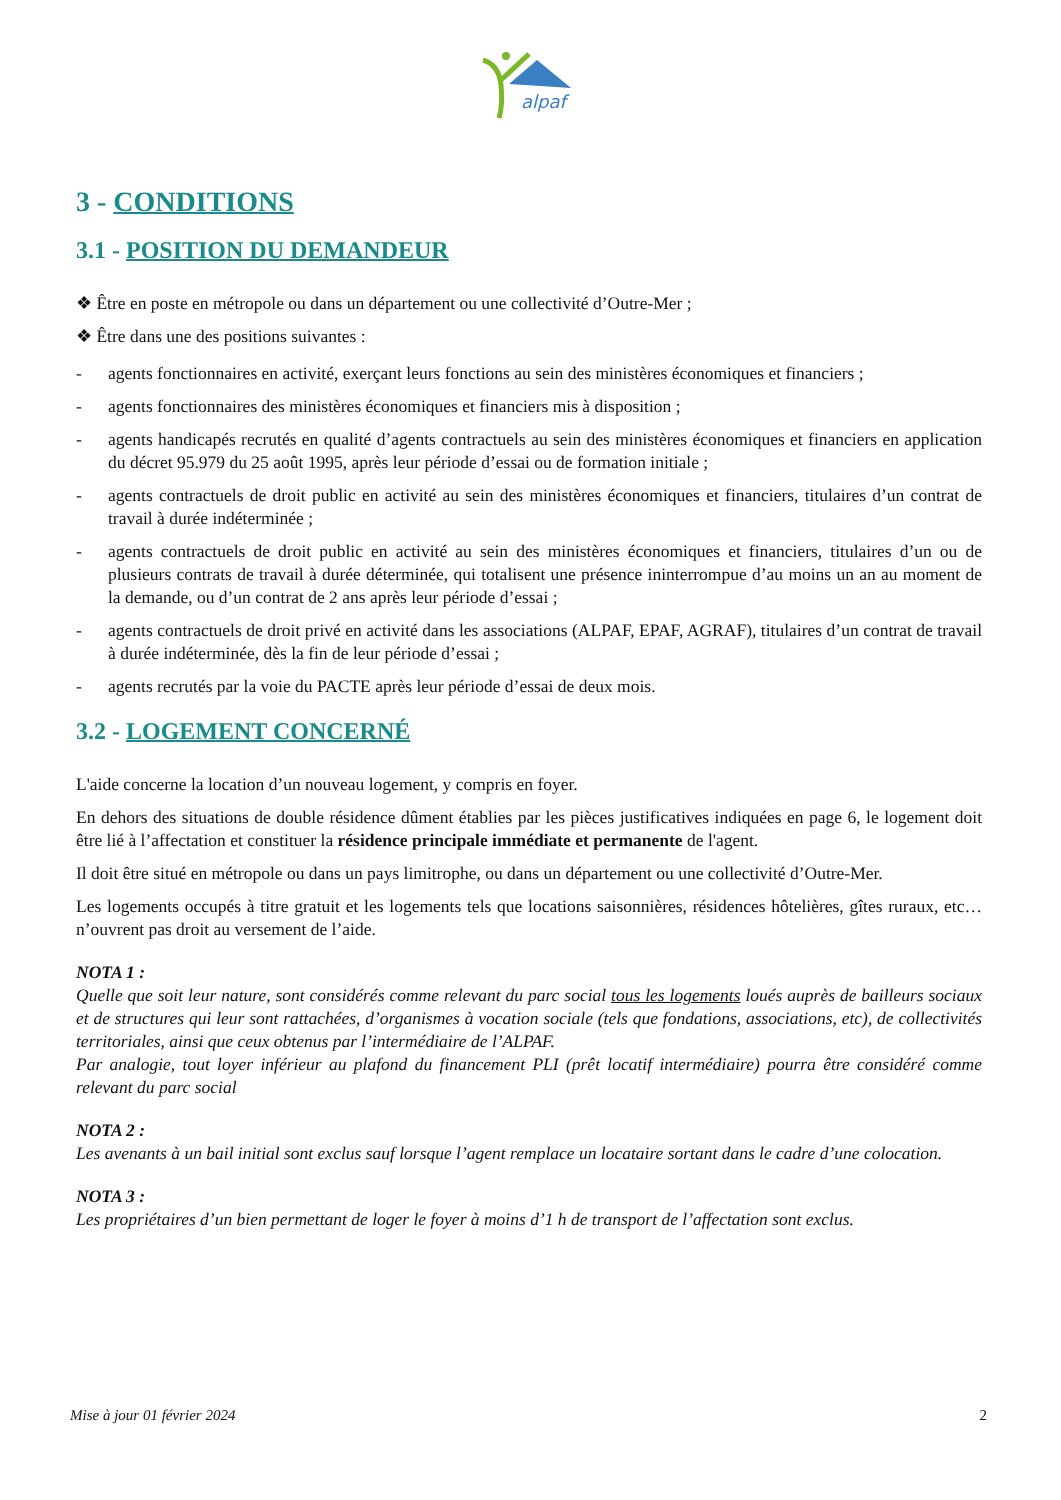alpaf
3 - CONDITIONS
3.1 - POSITION DU DEMANDEUR
❖ Être en poste en métropole ou dans un département ou une collectivité d’Outre-Mer ;
❖ Être dans une des positions suivantes :
- agents fonctionnaires en activité, exerçant leurs fonctions au sein des ministères économiques et financiers ;
- agents fonctionnaires des ministères économiques et financiers mis à disposition ;
- agents handicapés recrutés en qualité d’agents contractuels au sein des ministères économiques et financiers en application du décret 95.979 du 25 août 1995, après leur période d’essai ou de formation initiale ;
- agents contractuels de droit public en activité au sein des ministères économiques et financiers, titulaires d’un contrat de travail à durée indéterminée ;
- agents contractuels de droit public en activité au sein des ministères économiques et financiers, titulaires d’un ou de plusieurs contrats de travail à durée déterminée, qui totalisent une présence ininterrompue d’au moins un an au moment de la demande, ou d’un contrat de 2 ans après leur période d’essai ;
- agents contractuels de droit privé en activité dans les associations (ALPAF, EPAF, AGRAF), titulaires d’un contrat de travail à durée indéterminée, dès la fin de leur période d’essai ;
- agents recrutés par la voie du PACTE après leur période d’essai de deux mois.
3.2 - LOGEMENT CONCERNÉ
L'aide concerne la location d’un nouveau logement, y compris en foyer.
En dehors des situations de double résidence dûment établies par les pièces justificatives indiquées en page 6, le logement doit être lié à l’affectation et constituer la résidence principale immédiate et permanente de l'agent.
Il doit être situé en métropole ou dans un pays limitrophe, ou dans un département ou une collectivité d’Outre-Mer.
Les logements occupés à titre gratuit et les logements tels que locations saisonnières, résidences hôtelières, gîtes ruraux, etc… n’ouvrent pas droit au versement de l’aide.
NOTA 1 :
Quelle que soit leur nature, sont considérés comme relevant du parc social tous les logements loués auprès de bailleurs sociaux et de structures qui leur sont rattachées, d’organismes à vocation sociale (tels que fondations, associations, etc), de collectivités territoriales, ainsi que ceux obtenus par l’intermédiaire de l’ALPAF.
Par analogie, tout loyer inférieur au plafond du financement PLI (prêt locatif intermédiaire) pourra être considéré comme relevant du parc social
NOTA 2 :
Les avenants à un bail initial sont exclus sauf lorsque l’agent remplace un locataire sortant dans le cadre d’une colocation.
NOTA 3 :
Les propriétaires d’un bien permettant de loger le foyer à moins d’1 h de transport de l’affectation sont exclus.
Mise à jour 01 février 2024 2